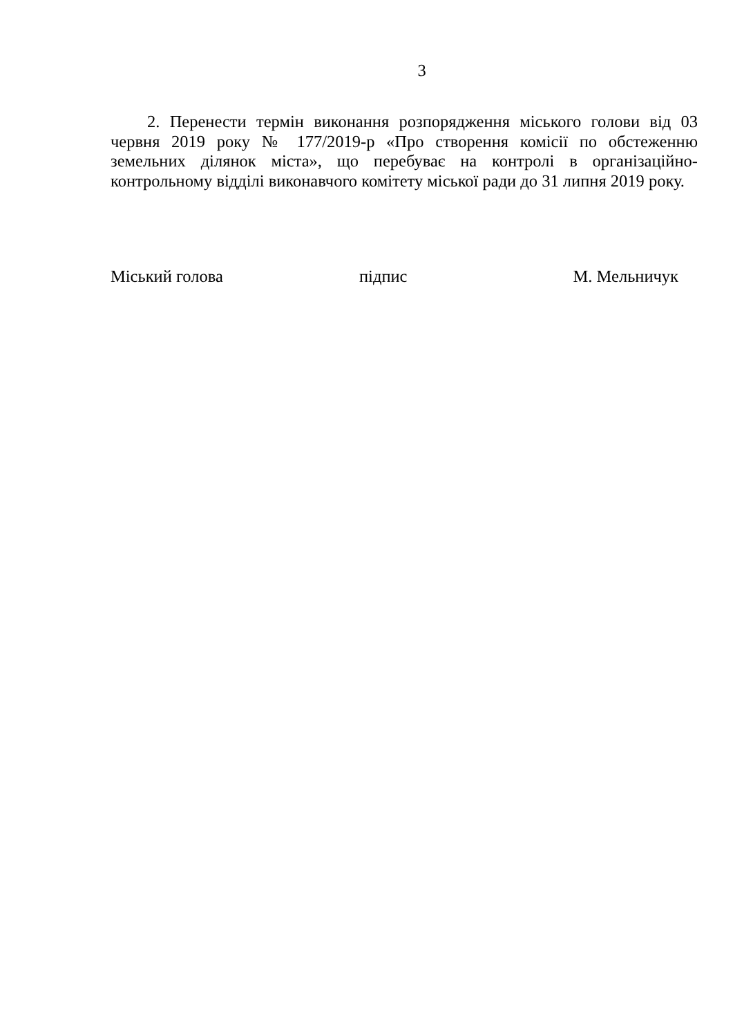3
2. Перенести термін виконання розпорядження міського голови від 03 червня 2019 року № 177/2019-р «Про створення комісії по обстеженню земельних ділянок міста», що перебуває на контролі в організаційно-контрольному відділі виконавчого комітету міської ради до 31 липня 2019 року.
Міський голова підпис М. Мельничук